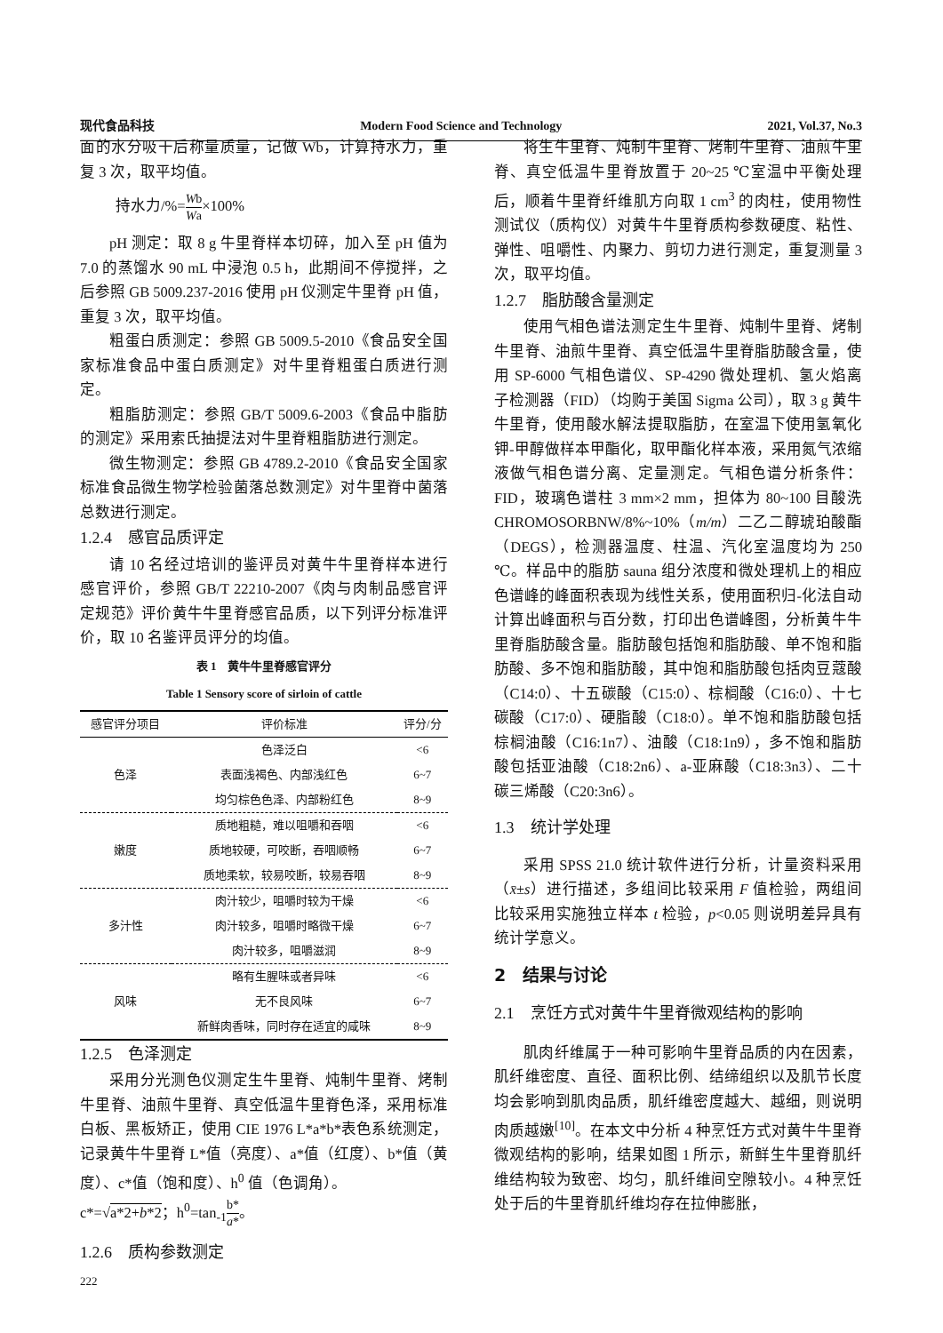现代食品科技 Modern Food Science and Technology 2021, Vol.37, No.3
面的水分吸干后称量质量，记做 Wb，计算持水力，重复 3 次，取平均值。
持水力/%=Wb Wa×100%
pH 测定：取 8 g 牛里脊样本切碎，加入至 pH 值为 7.0 的蒸馏水 90 mL 中浸泡 0.5 h，此期间不停搅拌，之后参照 GB 5009.237-2016 使用 pH 仪测定牛里脊 pH 值，重复 3 次，取平均值。
粗蛋白质测定：参照 GB 5009.5-2010《食品安全国家标准食品中蛋白质测定》对牛里脊粗蛋白质进行测定。
粗脂肪测定：参照 GB/T 5009.6-2003《食品中脂肪的测定》采用索氏抽提法对牛里脊粗脂肪进行测定。
微生物测定：参照 GB 4789.2-2010《食品安全国家标准食品微生物学检验菌落总数测定》对牛里脊中菌落总数进行测定。
1.2.4　感官品质评定
请 10 名经过培训的鉴评员对黄牛牛里脊样本进行感官评价，参照 GB/T 22210-2007《肉与肉制品感官评定规范》评价黄牛牛里脊感官品质，以下列评分标准评价，取 10 名鉴评员评分的均值。
表 1　黄牛牛里脊感官评分
Table 1 Sensory score of sirloin of cattle
| 感官评分项目 | 评价标准 | 评分/分 |
| --- | --- | --- |
| 色泽 | 色泽泛白 | <6 |
| | 表面浅褐色、内部浅红色 | 6~7 |
| | 均匀棕色色泽、内部粉红色 | 8~9 |
| 嫩度 | 质地粗糙，难以咀嚼和吞咽 | <6 |
| | 质地较硬，可咬断，吞咽顺畅 | 6~7 |
| | 质地柔软，较易咬断，较易吞咽 | 8~9 |
| 多汁性 | 肉汁较少，咀嚼时较为干燥 | <6 |
| | 肉汁较多，咀嚼时略微干燥 | 6~7 |
| | 肉汁较多，咀嚼滋润 | 8~9 |
| 风味 | 略有生腥味或者异味 | <6 |
| | 无不良风味 | 6~7 |
| | 新鲜肉香味，同时存在适宜的咸味 | 8~9 |
1.2.5　色泽测定
采用分光测色仪测定生牛里脊、炖制牛里脊、烤制牛里脊、油煎牛里脊、真空低温牛里脊色泽，采用标准白板、黑板矫正，使用 CIE 1976 L*a*b*表色系统测定，记录黄牛牛里脊 L*值（亮度）、a*值（红度）、b*值（黄度）、c*值（饱和度）、h<sup>0</sup> 值（色调角）。
c*=√a*2+b*2；h<sup>0</sup>=tan<sub>-1</sub>b* a*。
1.2.6　质构参数测定
将生牛里脊、炖制牛里脊、烤制牛里脊、油煎牛里脊、真空低温牛里脊放置于 20~25 ℃室温中平衡处理后，顺着牛里脊纤维肌方向取 1 cm<sup>3</sup> 的肉柱，使用物性测试仪（质构仪）对黄牛牛里脊质构参数硬度、粘性、弹性、咀嚼性、内聚力、剪切力进行测定，重复测量 3 次，取平均值。
1.2.7　脂肪酸含量测定
使用气相色谱法测定生牛里脊、炖制牛里脊、烤制牛里脊、油煎牛里脊、真空低温牛里脊脂肪酸含量，使用 SP-6000 气相色谱仪、SP-4290 微处理机、氢火焰离子检测器（FID）（均购于美国 Sigma 公司），取 3 g 黄牛牛里脊，使用酸水解法提取脂肪，在室温下使用氢氧化钾-甲醇做样本甲酯化，取甲酯化样本液，采用氮气浓缩液做气相色谱分离、定量测定。气相色谱分析条件：FID，玻璃色谱柱 3 mm×2 mm，担体为 80~100 目酸洗 CHROMOSORBNW/8%~10%（m/m）二乙二醇琥珀酸酯（DEGS），检测器温度、柱温、汽化室温度均为 250 ℃。样品中的脂肪 sauna 组分浓度和微处理机上的相应色谱峰的峰面积表现为线性关系，使用面积归-化法自动计算出峰面积与百分数，打印出色谱峰图，分析黄牛牛里脊脂肪酸含量。脂肪酸包括饱和脂肪酸、单不饱和脂肪酸、多不饱和脂肪酸，其中饱和脂肪酸包括肉豆蔻酸（C14:0）、十五碳酸（C15:0）、棕榈酸（C16:0）、十七碳酸（C17:0）、硬脂酸（C18:0）。单不饱和脂肪酸包括棕榈油酸（C16:1n7）、油酸（C18:1n9），多不饱和脂肪酸包括亚油酸（C18:2n6）、a-亚麻酸（C18:3n3）、二十碳三烯酸（C20:3n6）。
1.3　统计学处理
采用 SPSS 21.0 统计软件进行分析，计量资料采用（x̄±s）进行描述，多组间比较采用 F 值检验，两组间比较采用实施独立样本 t 检验，p<0.05 则说明差异具有统计学意义。
2　结果与讨论
2.1　烹饪方式对黄牛牛里脊微观结构的影响
肌肉纤维属于一种可影响牛里脊品质的内在因素，肌纤维密度、直径、面积比例、结缔组织以及肌节长度均会影响到肌肉品质，肌纤维密度越大、越细，则说明肉质越嫩<sup>[10]</sup>。在本文中分析 4 种烹饪方式对黄牛牛里脊微观结构的影响，结果如图 1 所示，新鲜生牛里脊肌纤维结构较为致密、均匀，肌纤维间空隙较小。4 种烹饪处于后的牛里脊肌纤维均存在拉伸膨胀，
222